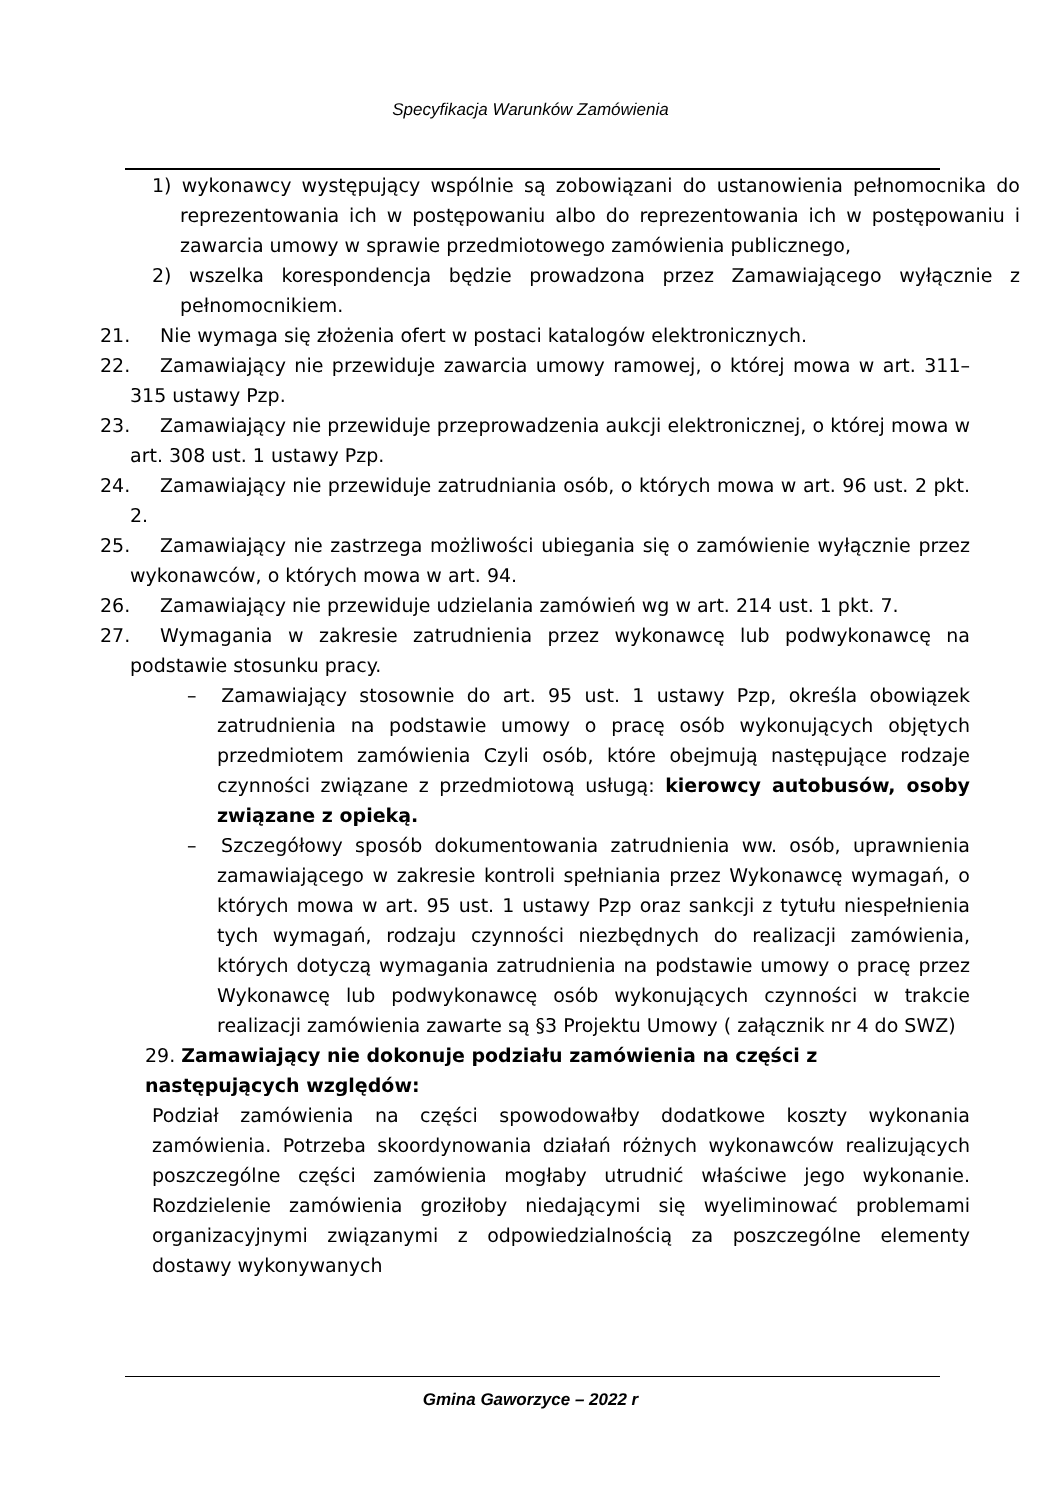Specyfikacja Warunków Zamówienia
1) wykonawcy występujący wspólnie są zobowiązani do ustanowienia pełnomocnika do reprezentowania ich w postępowaniu albo do reprezentowania ich w postępowaniu i zawarcia umowy w sprawie przedmiotowego zamówienia publicznego,
2) wszelka korespondencja będzie prowadzona przez Zamawiającego wyłącznie z pełnomocnikiem.
21. Nie wymaga się złożenia ofert w postaci katalogów elektronicznych.
22. Zamawiający nie przewiduje zawarcia umowy ramowej, o której mowa w art. 311–315 ustawy Pzp.
23. Zamawiający nie przewiduje przeprowadzenia aukcji elektronicznej, o której mowa w art. 308 ust. 1 ustawy Pzp.
24. Zamawiający nie przewiduje zatrudniania osób, o których mowa w art. 96 ust. 2 pkt. 2.
25. Zamawiający nie zastrzega możliwości ubiegania się o zamówienie wyłącznie przez wykonawców, o których mowa w art. 94.
26. Zamawiający nie przewiduje udzielania zamówień wg w art. 214 ust. 1 pkt. 7.
27. Wymagania w zakresie zatrudnienia przez wykonawcę lub podwykonawcę na podstawie stosunku pracy.
– Zamawiający stosownie do art. 95 ust. 1 ustawy Pzp, określa obowiązek zatrudnienia na podstawie umowy o pracę osób wykonujących objętych przedmiotem zamówienia Czyli osób, które obejmują następujące rodzaje czynności związane z przedmiotową usługą: kierowcy autobusów, osoby związane z opieką.
– Szczegółowy sposób dokumentowania zatrudnienia ww. osób, uprawnienia zamawiającego w zakresie kontroli spełniania przez Wykonawcę wymagań, o których mowa w art. 95 ust. 1 ustawy Pzp oraz sankcji z tytułu niespełnienia tych wymagań, rodzaju czynności niezbędnych do realizacji zamówienia, których dotyczą wymagania zatrudnienia na podstawie umowy o pracę przez Wykonawcę lub podwykonawcę osób wykonujących czynności w trakcie realizacji zamówienia zawarte są §3 Projektu Umowy ( załącznik nr 4 do SWZ)
29. Zamawiający nie dokonuje podziału zamówienia na części z następujących względów:
Podział zamówienia na części spowodowałby dodatkowe koszty wykonania zamówienia. Potrzeba skoordynowania działań różnych wykonawców realizujących poszczególne części zamówienia mogłaby utrudnić właściwe jego wykonanie. Rozdzielenie zamówienia groziłoby niedającymi się wyeliminować problemami organizacyjnymi związanymi z odpowiedzialnością za poszczególne elementy dostawy wykonywanych
Gmina Gaworzyce – 2022 r